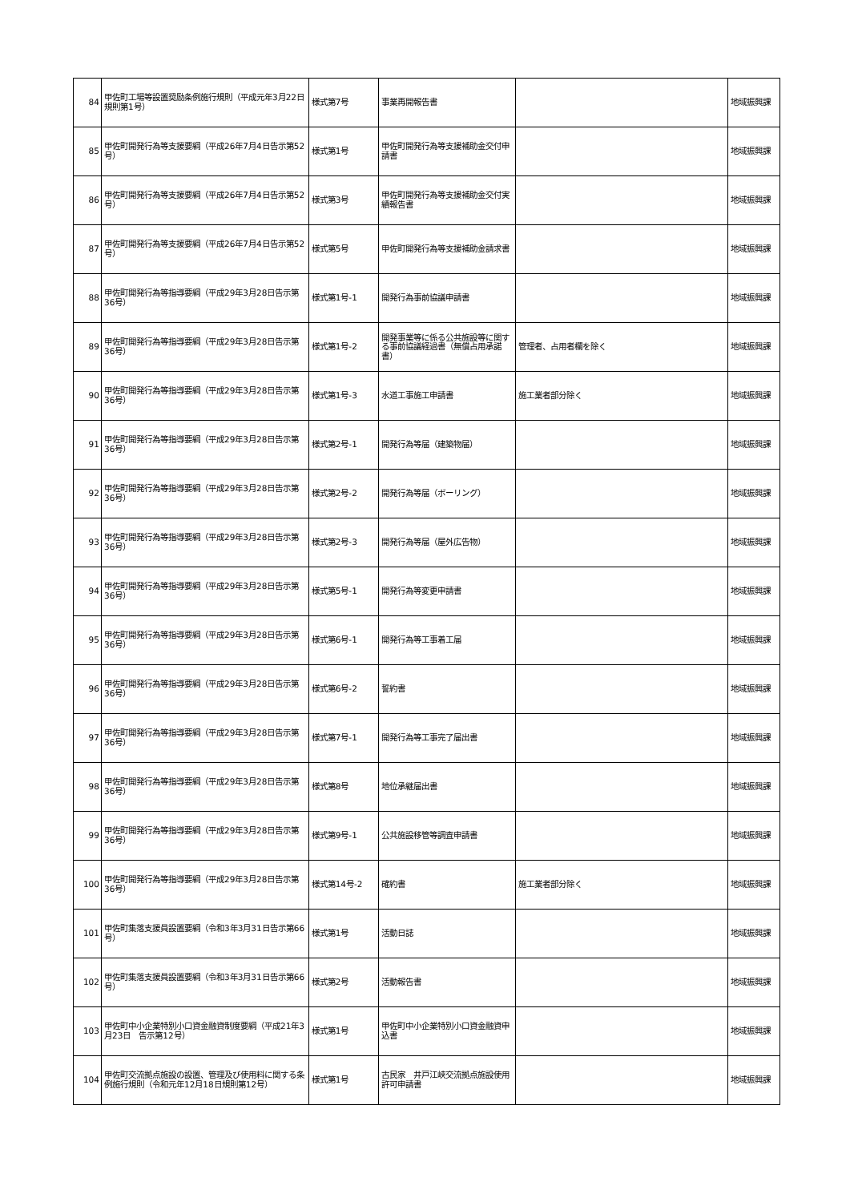| 84 | 甲佐町工場等設置奨励条例施行規則（平成元年3月22日 規則第1号） | 様式第7号 | 事業再開報告書 | | 地域振興課 |
| 85 | 甲佐町開発行為等支援要綱（平成26年7月4日告示第52号） | 様式第1号 | 甲佐町開発行為等支援補助金交付申請書 | | 地域振興課 |
| 86 | 甲佐町開発行為等支援要綱（平成26年7月4日告示第52号） | 様式第3号 | 甲佐町開発行為等支援補助金交付実績報告書 | | 地域振興課 |
| 87 | 甲佐町開発行為等支援要綱（平成26年7月4日告示第52号） | 様式第5号 | 甲佐町開発行為等支援補助金請求書 | | 地域振興課 |
| 88 | 甲佐町開発行為等指導要綱（平成29年3月28日告示第36号） | 様式第1号-1 | 開発行為事前協議申請書 | | 地域振興課 |
| 89 | 甲佐町開発行為等指導要綱（平成29年3月28日告示第36号） | 様式第1号-2 | 開発事業等に係る公共施設等に関する事前協議経過書（無償占用承諾書） | 管理者、占用者欄を除く | 地域振興課 |
| 90 | 甲佐町開発行為等指導要綱（平成29年3月28日告示第36号） | 様式第1号-3 | 水道工事施工申請書 | 施工業者部分除く | 地域振興課 |
| 91 | 甲佐町開発行為等指導要綱（平成29年3月28日告示第36号） | 様式第2号-1 | 開発行為等届（建築物届） | | 地域振興課 |
| 92 | 甲佐町開発行為等指導要綱（平成29年3月28日告示第36号） | 様式第2号-2 | 開発行為等届（ボーリング） | | 地域振興課 |
| 93 | 甲佐町開発行為等指導要綱（平成29年3月28日告示第36号） | 様式第2号-3 | 開発行為等届（屋外広告物） | | 地域振興課 |
| 94 | 甲佐町開発行為等指導要綱（平成29年3月28日告示第36号） | 様式第5号-1 | 開発行為等変更申請書 | | 地域振興課 |
| 95 | 甲佐町開発行為等指導要綱（平成29年3月28日告示第36号） | 様式第6号-1 | 開発行為等工事着工届 | | 地域振興課 |
| 96 | 甲佐町開発行為等指導要綱（平成29年3月28日告示第36号） | 様式第6号-2 | 誓約書 | | 地域振興課 |
| 97 | 甲佐町開発行為等指導要綱（平成29年3月28日告示第36号） | 様式第7号-1 | 開発行為等工事完了届出書 | | 地域振興課 |
| 98 | 甲佐町開発行為等指導要綱（平成29年3月28日告示第36号） | 様式第8号 | 地位承継届出書 | | 地域振興課 |
| 99 | 甲佐町開発行為等指導要綱（平成29年3月28日告示第36号） | 様式第9号-1 | 公共施設移管等調査申請書 | | 地域振興課 |
| 100 | 甲佐町開発行為等指導要綱（平成29年3月28日告示第36号） | 様式第14号-2 | 確約書 | 施工業者部分除く | 地域振興課 |
| 101 | 甲佐町集落支援員設置要綱（令和3年3月31日告示第66号） | 様式第1号 | 活動日誌 | | 地域振興課 |
| 102 | 甲佐町集落支援員設置要綱（令和3年3月31日告示第66号） | 様式第2号 | 活動報告書 | | 地域振興課 |
| 103 | 甲佐町中小企業特別小口資金融資制度要綱（平成21年3月23日 告示第12号） | 様式第1号 | 甲佐町中小企業特別小口資金融資申込書 | | 地域振興課 |
| 104 | 甲佐町交流拠点施設の設置、管理及び使用料に関する条例施行規則（令和元年12月18日規則第12号） | 様式第1号 | 古民家 井戸江峡交流拠点施設使用許可申請書 | | 地域振興課 |